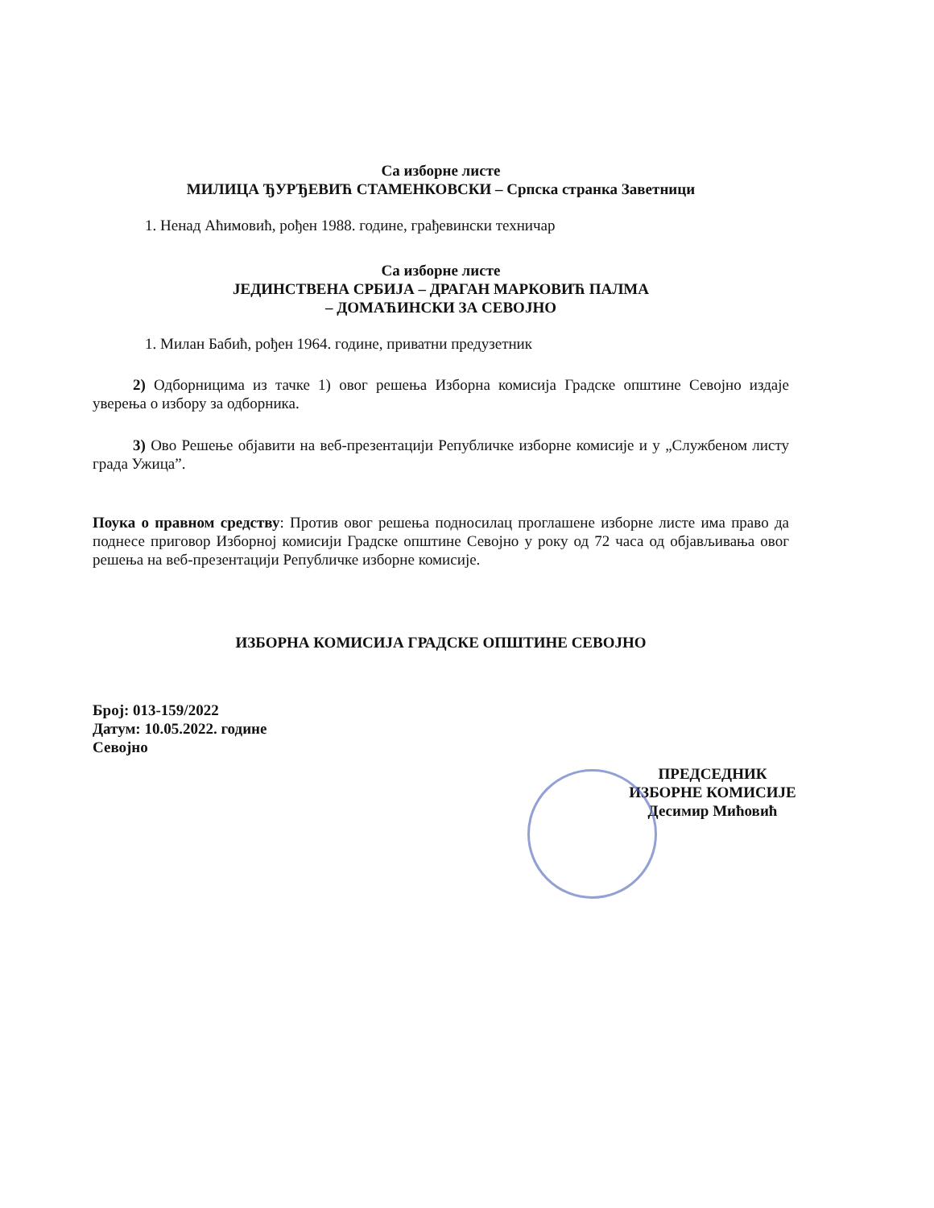Са изборне листе
МИЛИЦА ЂУРЂЕВИЋ СТАМЕНКОВСКИ – Српска странка Заветници
1. Ненад Аћимовић, рођен 1988. године, грађевински техничар
Са изборне листе
ЈЕДИНСТВЕНА СРБИЈА – ДРАГАН МАРКОВИЋ ПАЛМА
– ДОМАЋИНСКИ ЗА СЕВОЈНО
1. Милан Бабић, рођен 1964. године, приватни предузетник
2) Одборницима из тачке 1) овог решења Изборна комисија Градске општине Севојно издаје уверења о избору за одборника.
3) Ово Решење објавити на веб-презентацији Републичке изборне комисије и у „Службеном листу града Ужица”.
Поука о правном средству: Против овог решења подносилац проглашене изборне листе има право да поднесе приговор Изборној комисији Градске општине Севојно у року од 72 часа од објављивања овог решења на веб-презентацији Републичке изборне комисије.
ИЗБОРНА КОМИСИЈА ГРАДСКЕ ОПШТИНЕ СЕВОЈНО
Број: 013-159/2022
Датум: 10.05.2022. године
Севојно
ПРЕДСЕДНИК
ИЗБОРНЕ КОМИСИЈЕ
Десимир Мићовић